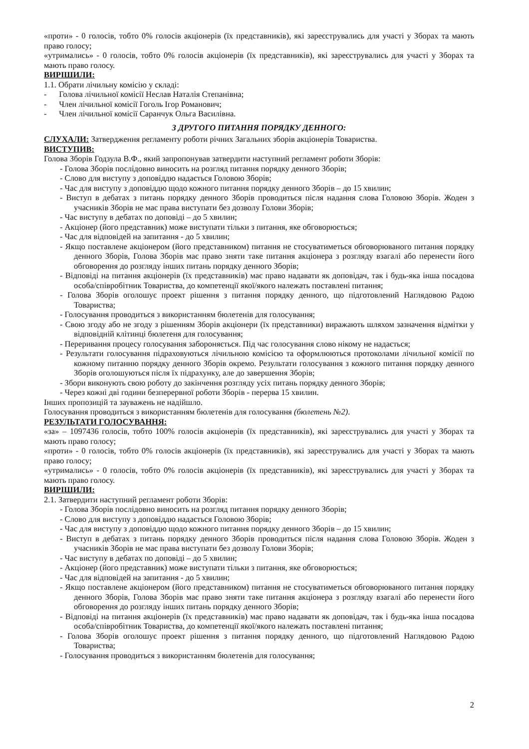«проти» - 0 голосів, тобто 0% голосів акціонерів (їх представників), які зареєструвались для участі у Зборах та мають право голосу;
«утримались» - 0 голосів, тобто 0% голосів акціонерів (їх представників), які зареєструвались для участі у Зборах та мають право голосу.
ВИРІШИЛИ:
1.1. Обрати лічильну комісію у складі:
- Голова лічильної комісії Неслав Наталія Степанівна;
- Член лічильної комісії Гоголь Ігор Романович;
- Член лічильної комісії Саранчук Ольга Василівна.
З ДРУГОГО ПИТАННЯ ПОРЯДКУ ДЕННОГО:
СЛУХАЛИ: Затвердження регламенту роботи річних Загальних зборів акціонерів Товариства.
ВИСТУПИВ:
Голова Зборів Годзула В.Ф., який запропонував затвердити наступний регламент роботи Зборів:
- Голова Зборів послідовно виносить на розгляд питання порядку денного Зборів;
- Слово для виступу з доповіддю надається Головою Зборів;
- Час для виступу з доповіддю щодо кожного питання порядку денного Зборів – до 15 хвилин;
- Виступ в дебатах з питань порядку денного Зборів проводиться після надання слова Головою Зборів. Жоден з учасників Зборів не має права виступати без дозволу Голови Зборів;
- Час виступу в дебатах по доповіді – до 5 хвилин;
- Акціонер (його представник) може виступати тільки з питання, яке обговорюється;
- Час для відповідей на запитання - до 5 хвилин;
- Якщо поставлене акціонером (його представником) питання не стосуватиметься обговорюваного питання порядку денного Зборів, Голова Зборів має право зняти таке питання акціонера з розгляду взагалі або перенести його обговорення до розгляду інших питань порядку денного Зборів;
- Відповіді на питання акціонерів (їх представників) має право надавати як доповідач, так і будь-яка інша посадова особа/співробітник Товариства, до компетенції якої/якого належать поставлені питання;
- Голова Зборів оголошує проект рішення з питання порядку денного, що підготовлений Наглядовою Радою Товариства;
- Голосування проводиться з використанням бюлетенів для голосування;
- Свою згоду або не згоду з рішенням Зборів акціонери (їх представники) виражають шляхом зазначення відмітки у відповідній клітинці бюлетеня для голосування;
- Переривання процесу голосування забороняється. Під час голосування слово нікому не надається;
- Результати голосування підраховуються лічильною комісією та оформлюються протоколами лічильної комісії по кожному питанню порядку денного Зборів окремо. Результати голосування з кожного питання порядку денного Зборів оголошуються після їх підрахунку, але до завершення Зборів;
- Збори виконують свою роботу до закінчення розгляду усіх питань порядку денного Зборів;
- Через кожні дві години безперервної роботи Зборів - перерва 15 хвилин.
Інших пропозицій та зауважень не надійшло.
Голосування проводиться з використанням бюлетенів для голосування (бюлетень №2).
РЕЗУЛЬТАТИ ГОЛОСУВАННЯ:
«за» – 1097436 голосів, тобто 100% голосів акціонерів (їх представників), які зареєструвались для участі у Зборах та мають право голосу;
«проти» - 0 голосів, тобто 0% голосів акціонерів (їх представників), які зареєструвались для участі у Зборах та мають право голосу;
«утримались» - 0 голосів, тобто 0% голосів акціонерів (їх представників), які зареєструвались для участі у Зборах та мають право голосу.
ВИРІШИЛИ:
2.1. Затвердити наступний регламент роботи Зборів:
- Голова Зборів послідовно виносить на розгляд питання порядку денного Зборів;
- Слово для виступу з доповіддю надається Головою Зборів;
- Час для виступу з доповіддю щодо кожного питання порядку денного Зборів – до 15 хвилин;
- Виступ в дебатах з питань порядку денного Зборів проводиться після надання слова Головою Зборів. Жоден з учасників Зборів не має права виступати без дозволу Голови Зборів;
- Час виступу в дебатах по доповіді – до 5 хвилин;
- Акціонер (його представник) може виступати тільки з питання, яке обговорюється;
- Час для відповідей на запитання - до 5 хвилин;
- Якщо поставлене акціонером (його представником) питання не стосуватиметься обговорюваного питання порядку денного Зборів, Голова Зборів має право зняти таке питання акціонера з розгляду взагалі або перенести його обговорення до розгляду інших питань порядку денного Зборів;
- Відповіді на питання акціонерів (їх представників) має право надавати як доповідач, так і будь-яка інша посадова особа/співробітник Товариства, до компетенції якої/якого належать поставлені питання;
- Голова Зборів оголошує проект рішення з питання порядку денного, що підготовлений Наглядовою Радою Товариства;
- Голосування проводиться з використанням бюлетенів для голосування;
2